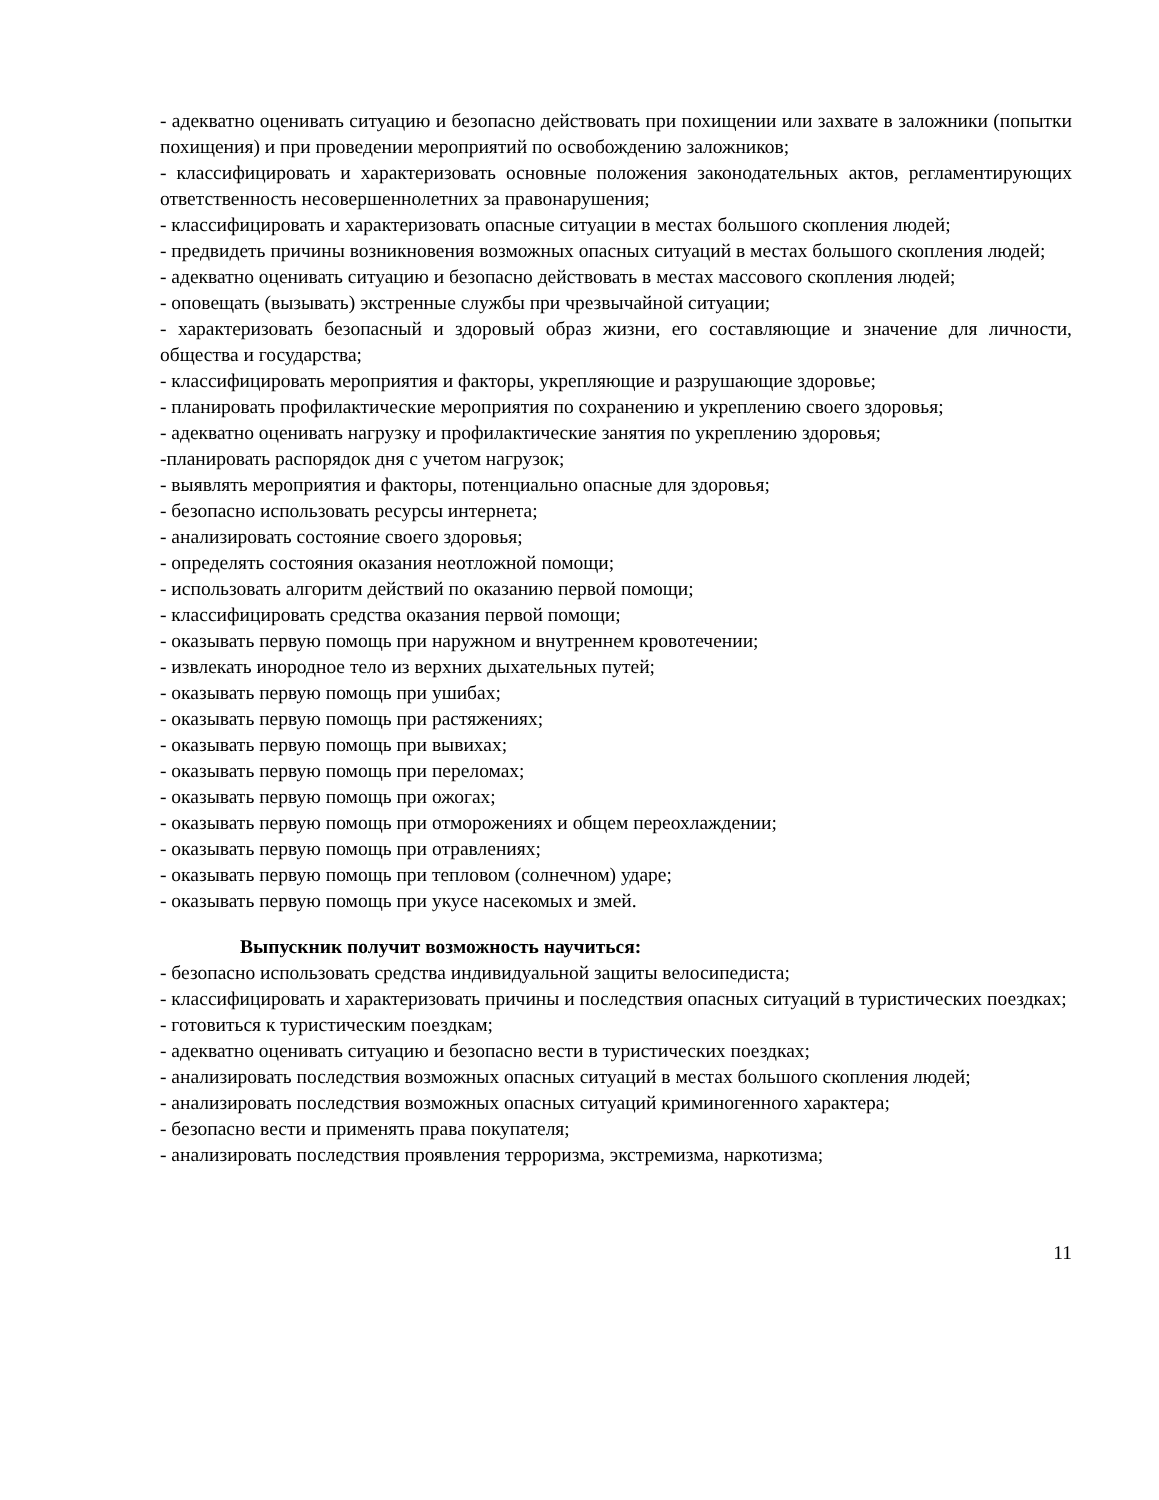- адекватно оценивать ситуацию и безопасно действовать при похищении или захвате в заложники (попытки похищения) и при проведении мероприятий по освобождению заложников;
- классифицировать и характеризовать основные положения законодательных актов, регламентирующих ответственность несовершеннолетних за правонарушения;
- классифицировать и характеризовать опасные ситуации в местах большого скопления людей;
- предвидеть причины возникновения возможных опасных ситуаций в местах большого скопления людей;
- адекватно оценивать ситуацию и безопасно действовать в местах массового скопления людей;
- оповещать (вызывать) экстренные службы при чрезвычайной ситуации;
- характеризовать безопасный и здоровый образ жизни, его составляющие и значение для личности, общества и государства;
- классифицировать мероприятия и факторы, укрепляющие и разрушающие здоровье;
- планировать профилактические мероприятия по сохранению и укреплению своего здоровья;
- адекватно оценивать нагрузку и профилактические занятия по укреплению здоровья;
-планировать распорядок дня с учетом нагрузок;
- выявлять мероприятия и факторы, потенциально опасные для здоровья;
- безопасно использовать ресурсы интернета;
- анализировать состояние своего здоровья;
- определять состояния оказания неотложной помощи;
- использовать алгоритм действий по оказанию первой помощи;
- классифицировать средства оказания первой помощи;
- оказывать первую помощь при наружном и внутреннем кровотечении;
- извлекать инородное тело из верхних дыхательных путей;
- оказывать первую помощь при ушибах;
- оказывать первую помощь при растяжениях;
- оказывать первую помощь при вывихах;
- оказывать первую помощь при переломах;
- оказывать первую помощь при ожогах;
- оказывать первую помощь при отморожениях и общем переохлаждении;
- оказывать первую помощь при отравлениях;
- оказывать первую помощь при тепловом (солнечном) ударе;
- оказывать первую помощь при укусе насекомых и змей.
Выпускник получит возможность научиться:
- безопасно использовать средства индивидуальной защиты велосипедиста;
- классифицировать и характеризовать причины и последствия опасных ситуаций в туристических поездках;
- готовиться к туристическим поездкам;
- адекватно оценивать ситуацию и безопасно вести в туристических поездках;
- анализировать последствия возможных опасных ситуаций в местах большого скопления людей;
- анализировать последствия возможных опасных ситуаций криминогенного характера;
- безопасно вести и применять права покупателя;
- анализировать последствия проявления терроризма, экстремизма, наркотизма;
11